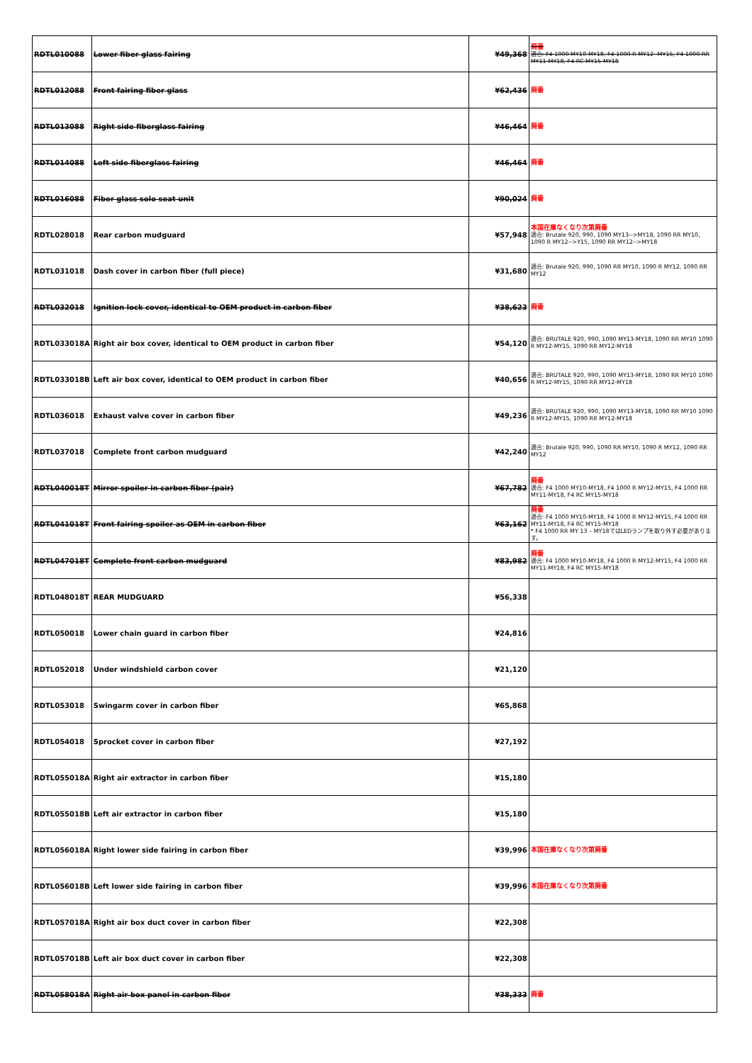| RDTL010088 | Lower fiber glass fairing | ¥49,368 | 廃番 適合: F4 1000 MY10-MY18, F4 1000 R MY12 -MY15, F4 1000 RR MY11-MY18, F4 RC MY15-MY18 |
| RDTL012088 | Front fairing fiber glass | ¥62,436 | 廃番 |
| RDTL013088 | Right side fiberglass fairing | ¥46,464 | 廃番 |
| RDTL014088 | Left side fiberglass fairing | ¥46,464 | 廃番 |
| RDTL016088 | Fiber glass solo seat unit | ¥90,024 | 廃番 |
| RDTL028018 | Rear carbon mudguard | ¥57,948 | 本国在庫なくなり次第廃番 適合: Brutale 920, 990, 1090 MY13-->MY18, 1090 RR MY10, 1090 R MY12-->Y15, 1090 RR MY12-->MY18 |
| RDTL031018 | Dash cover in carbon fiber (full piece) | ¥31,680 | 適合: Brutale 920, 990, 1090 RR MY10, 1090 R MY12, 1090 RR MY12 |
| RDTL032018 | Ignition lock cover, identical to OEM product in carbon fiber | ¥38,623 | 廃番 |
| RDTL033018A | Right air box cover, identical to OEM product in carbon fiber | ¥54,120 | 適合: BRUTALE 920, 990, 1090 MY13-MY18, 1090 RR MY10 1090 R MY12-MY15, 1090 RR MY12-MY18 |
| RDTL033018B | Left air box cover, identical to OEM product in carbon fiber | ¥40,656 | 適合: BRUTALE 920, 990, 1090 MY13-MY18, 1090 RR MY10 1090 R MY12-MY15, 1090 RR MY12-MY18 |
| RDTL036018 | Exhaust valve cover in carbon fiber | ¥49,236 | 適合: BRUTALE 920, 990, 1090 MY13-MY18, 1090 RR MY10 1090 R MY12-MY15, 1090 RR MY12-MY18 |
| RDTL037018 | Complete front carbon mudguard | ¥42,240 | 適合: Brutale 920, 990, 1090 RR MY10, 1090 R MY12, 1090 RR MY12 |
| RDTL040018T | Mirror spoiler in carbon fiber (pair) | ¥67,782 | 廃番 適合: F4 1000 MY10-MY18, F4 1000 R MY12-MY15, F4 1000 RR MY11-MY18, F4 RC MY15-MY18 |
| RDTL041018T | Front fairing spoiler as OEM in carbon fiber | ¥63,162 | 廃番 適合: F4 1000 MY10-MY18, F4 1000 R MY12-MY15, F4 1000 RR MY11-MY18, F4 RC MY15-MY18 * F4 1000 RR MY 13 – MY18ではLEDランプを取り外す必要があります。 |
| RDTL047018T | Complete front carbon mudguard | ¥83,982 | 廃番 適合: F4 1000 MY10-MY18, F4 1000 R MY12-MY15, F4 1000 RR MY11-MY18, F4 RC MY15-MY18 |
| RDTL048018T | REAR MUDGUARD | ¥56,338 | |
| RDTL050018 | Lower chain guard in carbon fiber | ¥24,816 | |
| RDTL052018 | Under windshield carbon cover | ¥21,120 | |
| RDTL053018 | Swingarm cover in carbon fiber | ¥65,868 | |
| RDTL054018 | Sprocket cover in carbon fiber | ¥27,192 | |
| RDTL055018A | Right air extractor in carbon fiber | ¥15,180 | |
| RDTL055018B | Left air extractor in carbon fiber | ¥15,180 | |
| RDTL056018A | Right lower side fairing in carbon fiber | ¥39,996 | 本国在庫なくなり次第廃番 |
| RDTL056018B | Left lower side fairing in carbon fiber | ¥39,996 | 本国在庫なくなり次第廃番 |
| RDTL057018A | Right air box duct cover in carbon fiber | ¥22,308 | |
| RDTL057018B | Left air box duct cover in carbon fiber | ¥22,308 | |
| RDTL058018A | Right air box panel in carbon fiber | ¥38,333 | 廃番 |